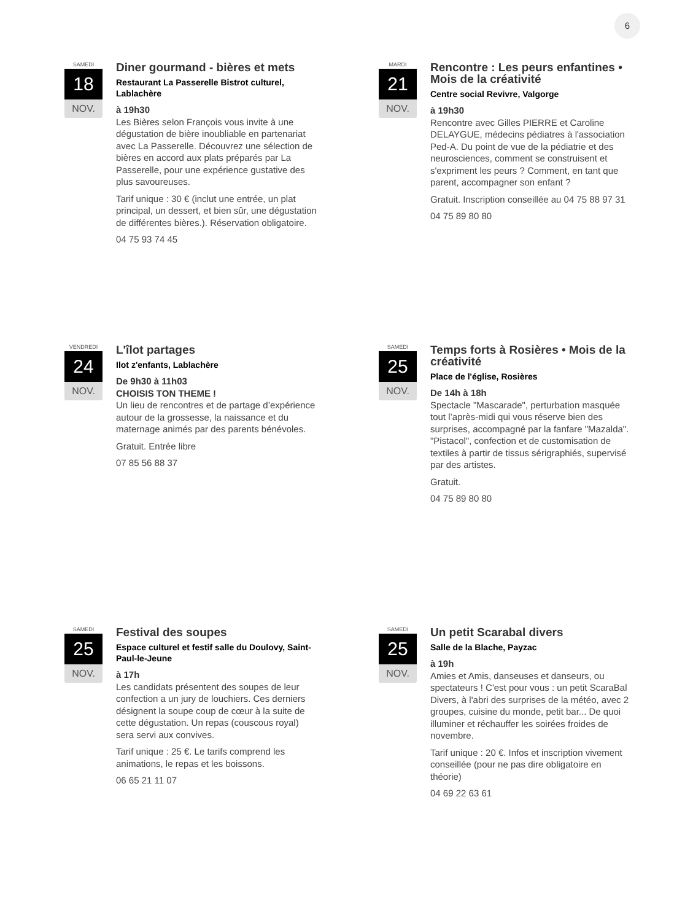6
SAMEDI
18
NOV.
Diner gourmand - bières et mets
Restaurant La Passerelle Bistrot culturel, Lablachère
à 19h30
Les Bières selon François vous invite à une dégustation de bière inoubliable en partenariat avec La Passerelle. Découvrez une sélection de bières en accord aux plats préparés par La Passerelle, pour une expérience gustative des plus savoureuses.
Tarif unique : 30 € (inclut une entrée, un plat principal, un dessert, et bien sûr, une dégustation de différentes bières.). Réservation obligatoire.
04 75 93 74 45
MARDI
21
NOV.
Rencontre : Les peurs enfantines • Mois de la créativité
Centre social Revivre, Valgorge
à 19h30
Rencontre avec Gilles PIERRE et Caroline DELAYGUE, médecins pédiatres à l'association Ped-A. Du point de vue de la pédiatrie et des neurosciences, comment se construisent et s'expriment les peurs ? Comment, en tant que parent, accompagner son enfant ?
Gratuit. Inscription conseillée au 04 75 88 97 31
04 75 89 80 80
VENDREDI
24
NOV.
L'îlot partages
Ilot z'enfants, Lablachère
De 9h30 à 11h03
CHOISIS TON THEME !
Un lieu de rencontres et de partage d’expérience autour de la grossesse, la naissance et du maternage animés par des parents bénévoles.
Gratuit. Entrée libre
07 85 56 88 37
SAMEDI
25
NOV.
Temps forts à Rosières • Mois de la créativité
Place de l'église, Rosières
De 14h à 18h
Spectacle "Mascarade", perturbation masquée tout l’après-midi qui vous réserve bien des surprises, accompagné par la fanfare "Mazalda". "Pistacol", confection et de customisation de textiles à partir de tissus sérigraphiés, supervisé par des artistes.
Gratuit.
04 75 89 80 80
SAMEDI
25
NOV.
Festival des soupes
Espace culturel et festif salle du Doulovy, Saint-Paul-le-Jeune
à 17h
Les candidats présentent des soupes de leur confection a un jury de louchiers. Ces derniers désignent la soupe coup de cœur à la suite de cette dégustation. Un repas (couscous royal) sera servi aux convives.
Tarif unique : 25 €. Le tarifs comprend les animations, le repas et les boissons.
06 65 21 11 07
SAMEDI
25
NOV.
Un petit Scarabal divers
Salle de la Blache, Payzac
à 19h
Amies et Amis, danseuses et danseurs, ou spectateurs ! C'est pour vous : un petit ScaraBal Divers, à l'abri des surprises de la météo, avec 2 groupes, cuisine du monde, petit bar... De quoi illuminer et réchauffer les soirées froides de novembre.
Tarif unique : 20 €. Infos et inscription vivement conseillée (pour ne pas dire obligatoire en théorie)
04 69 22 63 61